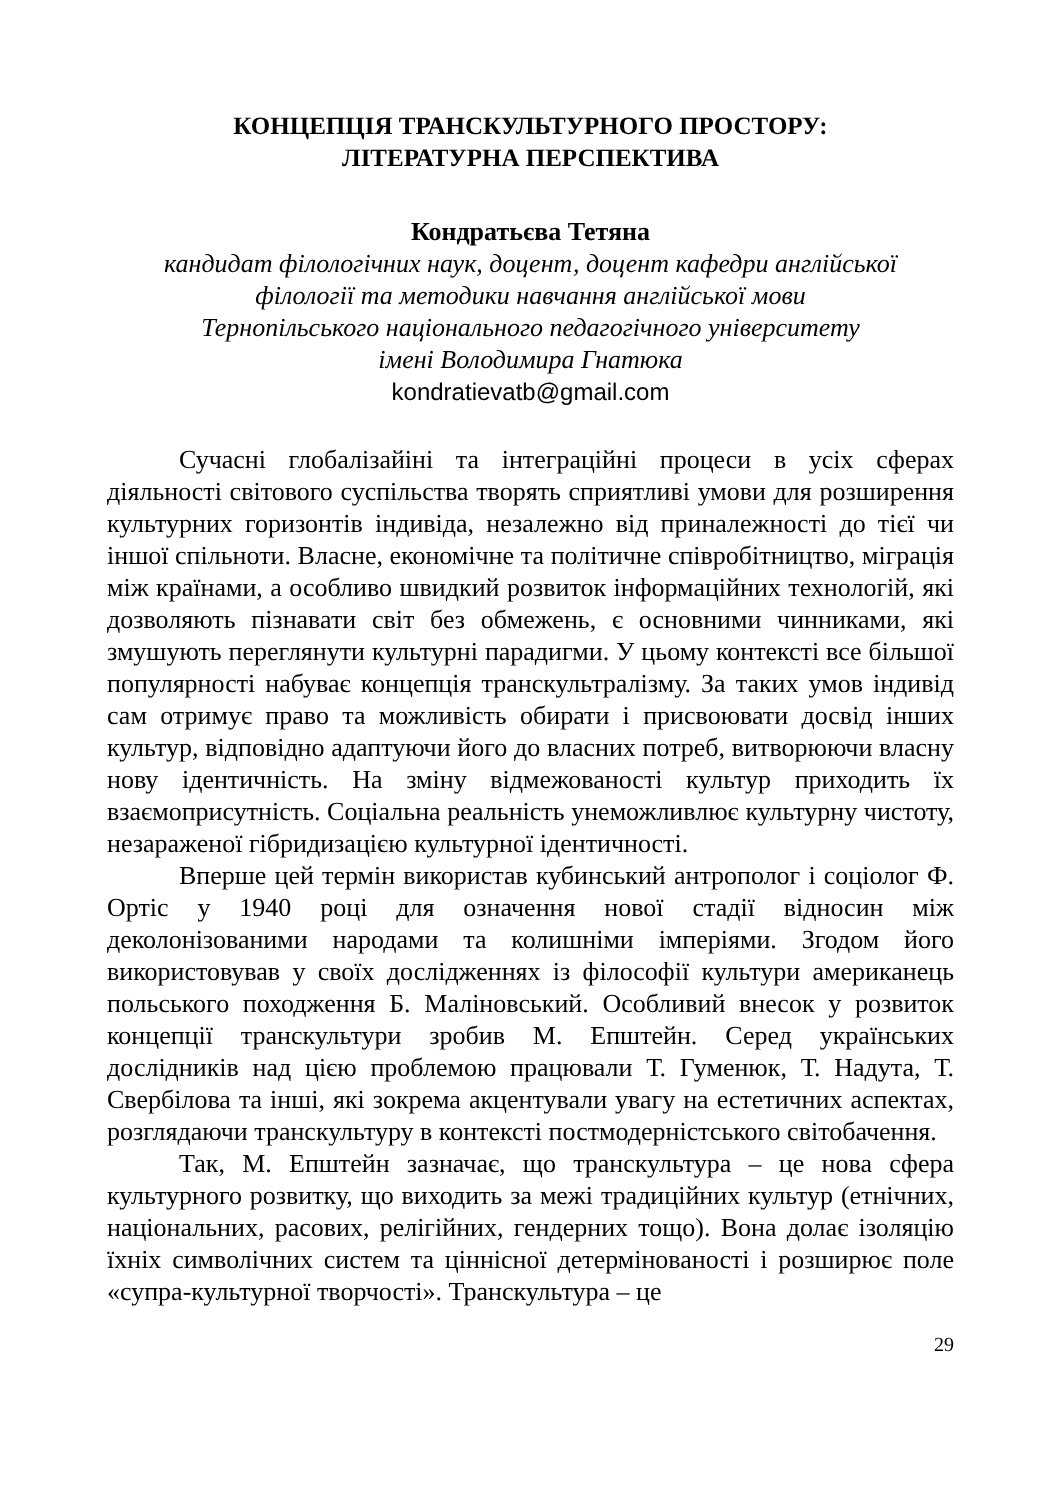КОНЦЕПЦІЯ ТРАНСКУЛЬТУРНОГО ПРОСТОРУ:
ЛІТЕРАТУРНА ПЕРСПЕКТИВА
Кондратьєва Тетяна
кандидат філологічних наук, доцент, доцент кафедри англійської
філології та методики навчання англійської мови
Тернопільського національного педагогічного університету
імені Володимира Гнатюка
kondratievatb@gmail.com
Сучасні глобалізайіні та інтеграційні процеси в усіх сферах діяльності світового суспільства творять сприятливі умови для розширення культурних горизонтів індивіда, незалежно від приналежності до тієї чи іншої спільноти. Власне, економічне та політичне співробітництво, міграція між країнами, а особливо швидкий розвиток інформаційних технологій, які дозволяють пізнавати світ без обмежень, є основними чинниками, які змушують переглянути культурні парадигми. У цьому контексті все більшої популярності набуває концепція транскультралізму. За таких умов індивід сам отримує право та можливість обирати і присвоювати досвід інших культур, відповідно адаптуючи його до власних потреб, витворюючи власну нову ідентичність. На зміну відмежованості культур приходить їх взаємоприсутність. Соціальна реальність унеможливлює культурну чистоту, незараженої гібридизацією культурної ідентичності.
Вперше цей термін використав кубинський антрополог і соціолог Ф. Ортіс у 1940 році для означення нової стадії відносин між деколонізованими народами та колишніми імперіями. Згодом його використовував у своїх дослідженнях із філософії культури американець польського походження Б. Маліновський. Особливий внесок у розвиток концепції транскультури зробив М. Епштейн. Серед українських дослідників над цією проблемою працювали Т. Гуменюк, Т. Надута, Т. Свербілова та інші, які зокрема акцентували увагу на естетичних аспектах, розглядаючи транскультуру в контексті постмодерністського світобачення.
Так, М. Епштейн зазначає, що транскультура – це нова сфера культурного розвитку, що виходить за межі традиційних культур (етнічних, національних, расових, релігійних, гендерних тощо). Вона долає ізоляцію їхніх символічних систем та ціннісної детермінованості і розширює поле «супра-культурної творчості». Транскультура – це
29